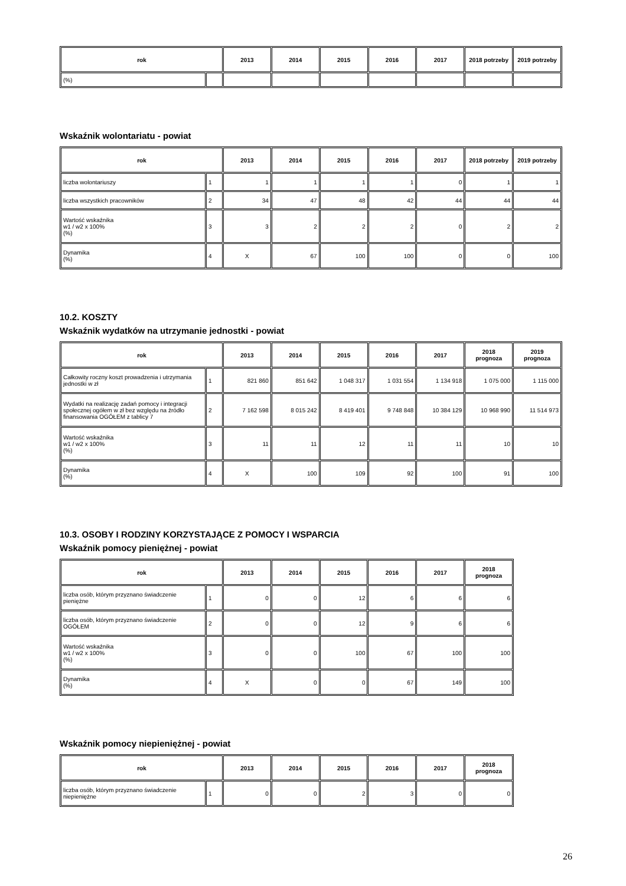| rok | | 2013 | 2014 | 2015 | 2016 | 2017 | 2018 potrzeby | 2019 potrzeby |
| --- | --- | --- | --- | --- | --- | --- | --- | --- |
| (%) | | | | | | | | |
Wskaźnik wolontariatu - powiat
| rok | | 2013 | 2014 | 2015 | 2016 | 2017 | 2018 potrzeby | 2019 potrzeby |
| --- | --- | --- | --- | --- | --- | --- | --- | --- |
| liczba wolontariuszy | 1 | 1 | 1 | 1 | 1 | 0 | 1 | 1 |
| liczba wszystkich pracowników | 2 | 34 | 47 | 48 | 42 | 44 | 44 | 44 |
| Wartość wskaźnika w1 / w2 x 100% (%) | 3 | 3 | 2 | 2 | 2 | 0 | 2 | 2 |
| Dynamika (%) | 4 | X | 67 | 100 | 100 | 0 | 0 | 100 |
10.2. KOSZTY
Wskaźnik wydatków na utrzymanie jednostki - powiat
| rok | | 2013 | 2014 | 2015 | 2016 | 2017 | 2018 prognoza | 2019 prognoza |
| --- | --- | --- | --- | --- | --- | --- | --- | --- |
| Całkowity roczny koszt prowadzenia i utrzymania jednostki w zł | 1 | 821 860 | 851 642 | 1 048 317 | 1 031 554 | 1 134 918 | 1 075 000 | 1 115 000 |
| Wydatki na realizację zadań pomocy i integracji społecznej ogółem w zł bez względu na źródło finansowania OGÓŁEM z tablicy 7 | 2 | 7 162 598 | 8 015 242 | 8 419 401 | 9 748 848 | 10 384 129 | 10 968 990 | 11 514 973 |
| Wartość wskaźnika w1 / w2 x 100% (%) | 3 | 11 | 11 | 12 | 11 | 11 | 10 | 10 |
| Dynamika (%) | 4 | X | 100 | 109 | 92 | 100 | 91 | 100 |
10.3. OSOBY I RODZINY KORZYSTAJĄCE Z POMOCY I WSPARCIA
Wskaźnik pomocy pieniężnej - powiat
| rok | | 2013 | 2014 | 2015 | 2016 | 2017 | 2018 prognoza |
| --- | --- | --- | --- | --- | --- | --- | --- |
| liczba osób, którym przyznano świadczenie pieniężne | 1 | 0 | 0 | 12 | 6 | 6 | 6 |
| liczba osób, którym przyznano świadczenie OGÓŁEM | 2 | 0 | 0 | 12 | 9 | 6 | 6 |
| Wartość wskaźnika w1 / w2 x 100% (%) | 3 | 0 | 0 | 100 | 67 | 100 | 100 |
| Dynamika (%) | 4 | X | 0 | 0 | 67 | 149 | 100 |
Wskaźnik pomocy niepieniężnej - powiat
| rok | | 2013 | 2014 | 2015 | 2016 | 2017 | 2018 prognoza |
| --- | --- | --- | --- | --- | --- | --- | --- |
| liczba osób, którym przyznano świadczenie niepieniężne | 1 | 0 | 0 | 2 | 3 | 0 | 0 |
26